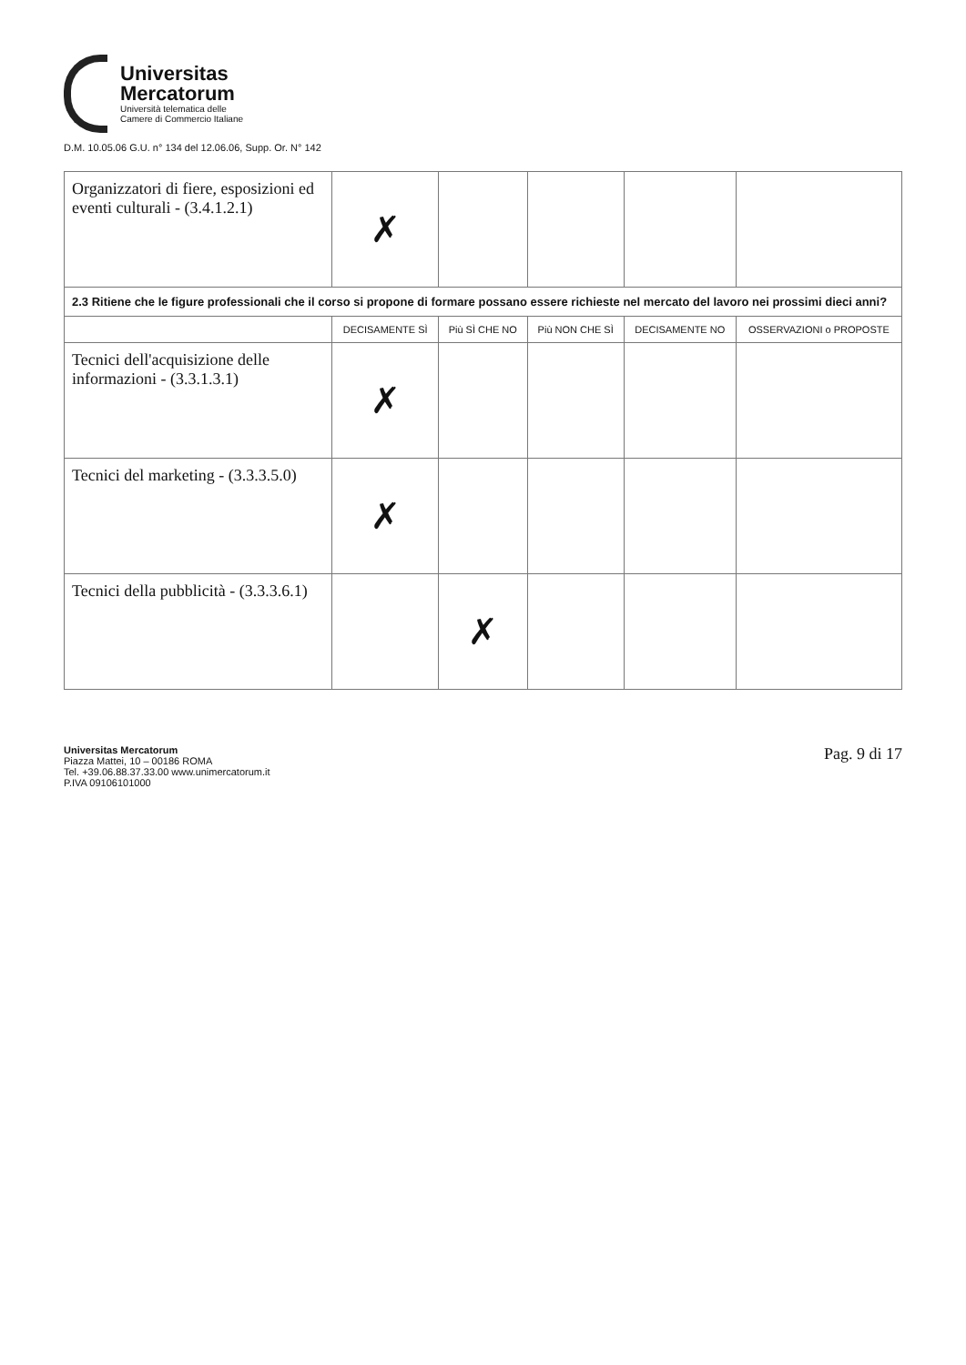Universitas
Mercatorum
Università telematica delle
Camere di Commercio Italiane
D.M. 10.05.06 G.U. n° 134 del 12.06.06, Supp. Or. N° 142
| Organizzatori di fiere, esposizioni ed eventi culturali - (3.4.1.2.1) | ✗ | | | | |
| 2.3 Ritiene che le figure professionali che il corso si propone di formare possano essere richieste nel mercato del lavoro nei prossimi dieci anni? | | | | | |
| | DECISAMENTE SÌ | Più SÌ CHE NO | Più NON CHE SÌ | DECISAMENTE NO | OSSERVAZIONI o PROPOSTE |
| Tecnici dell'acquisizione delle informazioni - (3.3.1.3.1) | ✗ | | | | |
| Tecnici del marketing - (3.3.3.5.0) | ✗ | | | | |
| Tecnici della pubblicità - (3.3.3.6.1) | | ✗ | | | |
Universitas Mercatorum
Piazza Mattei, 10 – 00186 ROMA
Tel. +39.06.88.37.33.00 www.unimercatorum.it
P.IVA 09106101000
Pag. 9 di 17